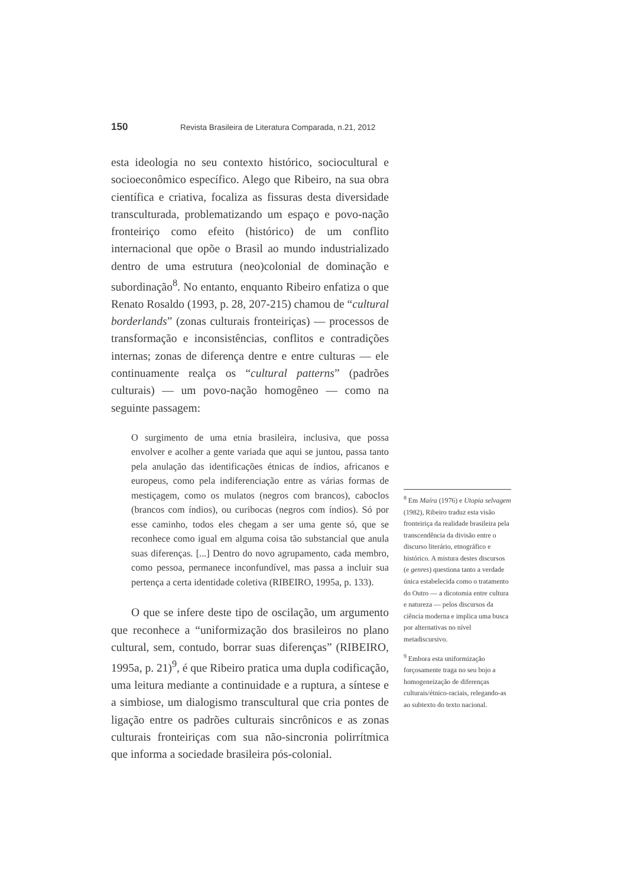150 Revista Brasileira de Literatura Comparada, n.21, 2012
esta ideologia no seu contexto histórico, sociocultural e socioeconômico específico. Alego que Ribeiro, na sua obra científica e criativa, focaliza as fissuras desta diversidade transculturada, problematizando um espaço e povo-nação fronteiriço como efeito (histórico) de um conflito internacional que opõe o Brasil ao mundo industrializado dentro de uma estrutura (neo)colonial de dominação e subordinação<sup>8</sup>. No entanto, enquanto Ribeiro enfatiza o que Renato Rosaldo (1993, p. 28, 207-215) chamou de “cultural borderlands” (zonas culturais fronteiriças) — processos de transformação e inconsistências, conflitos e contradições internas; zonas de diferença dentre e entre culturas — ele continuamente realça os “cultural patterns” (padrões culturais) — um povo-nação homogêneo — como na seguinte passagem:
O surgimento de uma etnia brasileira, inclusiva, que possa envolver e acolher a gente variada que aqui se juntou, passa tanto pela anulação das identificações étnicas de índios, africanos e europeus, como pela indiferenciação entre as várias formas de mestiçagem, como os mulatos (negros com brancos), caboclos (brancos com índios), ou curibocas (negros com índios). Só por esse caminho, todos eles chegam a ser uma gente só, que se reconhece como igual em alguma coisa tão substancial que anula suas diferenças. [...] Dentro do novo agrupamento, cada membro, como pessoa, permanece inconfundível, mas passa a incluir sua pertença a certa identidade coletiva (RIBEIRO, 1995a, p. 133).
O que se infere deste tipo de oscilação, um argumento que reconhece a “uniformização dos brasileiros no plano cultural, sem, contudo, borrar suas diferenças” (RIBEIRO, 1995a, p. 21)<sup>9</sup>, é que Ribeiro pratica uma dupla codificação, uma leitura mediante a continuidade e a ruptura, a síntese e a simbiose, um dialogismo transcultural que cria pontes de ligação entre os padrões culturais sincrônicos e as zonas culturais fronteiriças com sua não-sincronia polirrítmica que informa a sociedade brasileira pós-colonial.
<sup>8</sup> Em Maíra (1976) e Utopia selvagem (1982), Ribeiro traduz esta visão fronteiriça da realidade brasileira pela transcendência da divisão entre o discurso literário, etnográfico e histórico. A mistura destes discursos (e genres) questiona tanto a verdade única estabelecida como o tratamento do Outro — a dicotomia entre cultura e natureza — pelos discursos da ciência moderna e implica uma busca por alternativas no nível metadiscursivo.
<sup>9</sup> Embora esta uniformização forçosamente traga no seu bojo a homogeneização de diferenças culturais/étnico-raciais, relegando-as ao subtexto do texto nacional.